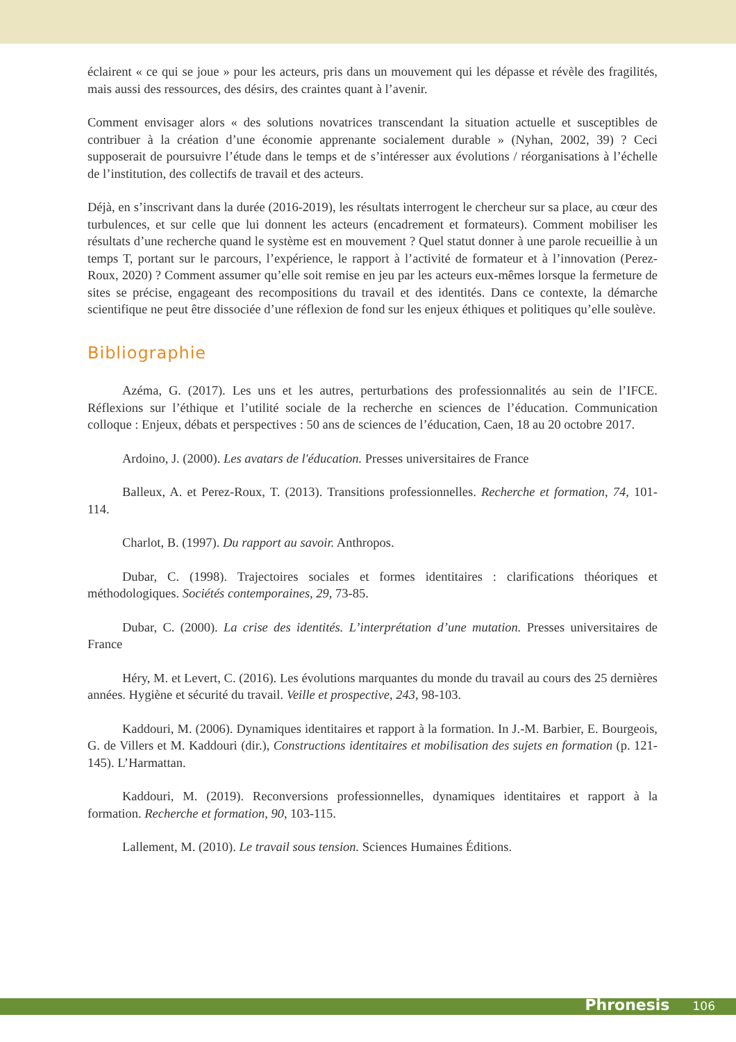éclairent « ce qui se joue » pour les acteurs, pris dans un mouvement qui les dépasse et révèle des fragilités, mais aussi des ressources, des désirs, des craintes quant à l’avenir.
Comment envisager alors « des solutions novatrices transcendant la situation actuelle et susceptibles de contribuer à la création d’une économie apprenante socialement durable » (Nyhan, 2002, 39) ? Ceci supposerait de poursuivre l’étude dans le temps et de s’intéresser aux évolutions / réorganisations à l’échelle de l’institution, des collectifs de travail et des acteurs.
Déjà, en s’inscrivant dans la durée (2016-2019), les résultats interrogent le chercheur sur sa place, au cœur des turbulences, et sur celle que lui donnent les acteurs (encadrement et formateurs). Comment mobiliser les résultats d’une recherche quand le système est en mouvement ? Quel statut donner à une parole recueillie à un temps T, portant sur le parcours, l’expérience, le rapport à l’activité de formateur et à l’innovation (Perez-Roux, 2020) ? Comment assumer qu’elle soit remise en jeu par les acteurs eux-mêmes lorsque la fermeture de sites se précise, engageant des recompositions du travail et des identités. Dans ce contexte, la démarche scientifique ne peut être dissociée d’une réflexion de fond sur les enjeux éthiques et politiques qu’elle soulève.
Bibliographie
Azéma, G. (2017). Les uns et les autres, perturbations des professionnalités au sein de l’IFCE. Réflexions sur l’éthique et l’utilité sociale de la recherche en sciences de l’éducation. Communication colloque : Enjeux, débats et perspectives : 50 ans de sciences de l’éducation, Caen, 18 au 20 octobre 2017.
Ardoino, J. (2000). Les avatars de l'éducation. Presses universitaires de France
Balleux, A. et Perez-Roux, T. (2013). Transitions professionnelles. Recherche et formation, 74, 101-114.
Charlot, B. (1997). Du rapport au savoir. Anthropos.
Dubar, C. (1998). Trajectoires sociales et formes identitaires : clarifications théoriques et méthodologiques. Sociétés contemporaines, 29, 73-85.
Dubar, C. (2000). La crise des identités. L’interprétation d’une mutation. Presses universitaires de France
Héry, M. et Levert, C. (2016). Les évolutions marquantes du monde du travail au cours des 25 dernières années. Hygiène et sécurité du travail. Veille et prospective, 243, 98-103.
Kaddouri, M. (2006). Dynamiques identitaires et rapport à la formation. In J.-M. Barbier, E. Bourgeois, G. de Villers et M. Kaddouri (dir.), Constructions identitaires et mobilisation des sujets en formation (p. 121-145). L’Harmattan.
Kaddouri, M. (2019). Reconversions professionnelles, dynamiques identitaires et rapport à la formation. Recherche et formation, 90, 103-115.
Lallement, M. (2010). Le travail sous tension. Sciences Humaines Éditions.
Phronesis 106